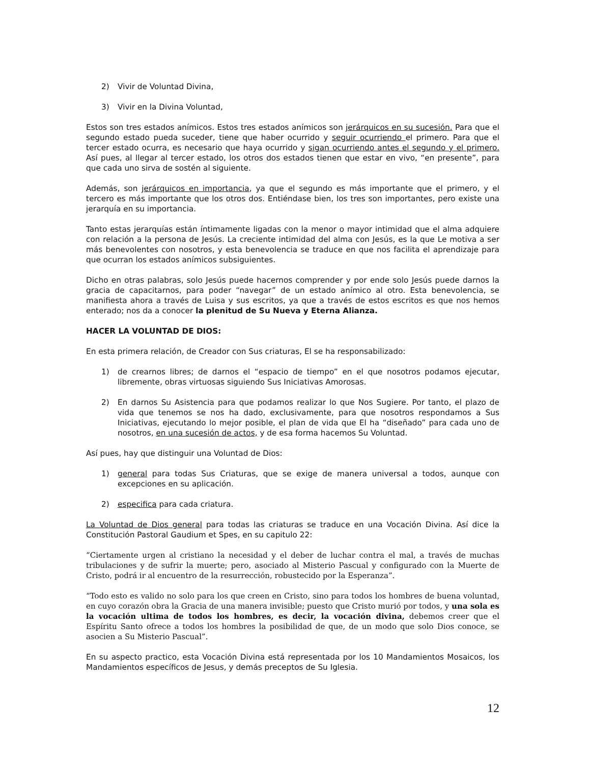2) Vivir de Voluntad Divina,
3) Vivir en la Divina Voluntad,
Estos son tres estados anímicos. Estos tres estados anímicos son jerárquicos en su sucesión. Para que el segundo estado pueda suceder, tiene que haber ocurrido y seguir ocurriendo el primero. Para que el tercer estado ocurra, es necesario que haya ocurrido y sigan ocurriendo antes el segundo y el primero. Así pues, al llegar al tercer estado, los otros dos estados tienen que estar en vivo, “en presente”, para que cada uno sirva de sostén al siguiente.
Además, son jerárquicos en importancia, ya que el segundo es más importante que el primero, y el tercero es más importante que los otros dos. Entiéndase bien, los tres son importantes, pero existe una jerarquía en su importancia.
Tanto estas jerarquías están íntimamente ligadas con la menor o mayor intimidad que el alma adquiere con relación a la persona de Jesús. La creciente intimidad del alma con Jesús, es la que Le motiva a ser más benevolentes con nosotros, y esta benevolencia se traduce en que nos facilita el aprendizaje para que ocurran los estados anímicos subsiguientes.
Dicho en otras palabras, solo Jesús puede hacernos comprender y por ende solo Jesús puede darnos la gracia de capacitarnos, para poder “navegar” de un estado anímico al otro. Esta benevolencia, se manifiesta ahora a través de Luisa y sus escritos, ya que a través de estos escritos es que nos hemos enterado; nos da a conocer la plenitud de Su Nueva y Eterna Alianza.
HACER LA VOLUNTAD DE DIOS:
En esta primera relación, de Creador con Sus criaturas, El se ha responsabilizado:
1) de crearnos libres; de darnos el “espacio de tiempo” en el que nosotros podamos ejecutar, libremente, obras virtuosas siguiendo Sus Iniciativas Amorosas.
2) En darnos Su Asistencia para que podamos realizar lo que Nos Sugiere. Por tanto, el plazo de vida que tenemos se nos ha dado, exclusivamente, para que nosotros respondamos a Sus Iniciativas, ejecutando lo mejor posible, el plan de vida que El ha “diseñado” para cada uno de nosotros, en una sucesión de actos, y de esa forma hacemos Su Voluntad.
Así pues, hay que distinguir una Voluntad de Dios:
1) general para todas Sus Criaturas, que se exige de manera universal a todos, aunque con excepciones en su aplicación.
2) especifica para cada criatura.
La Voluntad de Dios general para todas las criaturas se traduce en una Vocación Divina. Así dice la Constitución Pastoral Gaudium et Spes, en su capitulo 22:
“Ciertamente urgen al cristiano la necesidad y el deber de luchar contra el mal, a través de muchas tribulaciones y de sufrir la muerte; pero, asociado al Misterio Pascual y configurado con la Muerte de Cristo, podrá ir al encuentro de la resurrección, robustecido por la Esperanza”.
“Todo esto es valido no solo para los que creen en Cristo, sino para todos los hombres de buena voluntad, en cuyo corazón obra la Gracia de una manera invisible; puesto que Cristo murió por todos, y una sola es la vocación ultima de todos los hombres, es decir, la vocación divina, debemos creer que el Espíritu Santo ofrece a todos los hombres la posibilidad de que, de un modo que solo Dios conoce, se asocien a Su Misterio Pascual”.
En su aspecto practico, esta Vocación Divina está representada por los 10 Mandamientos Mosaicos, los Mandamientos específicos de Jesus, y demás preceptos de Su Iglesia.
12